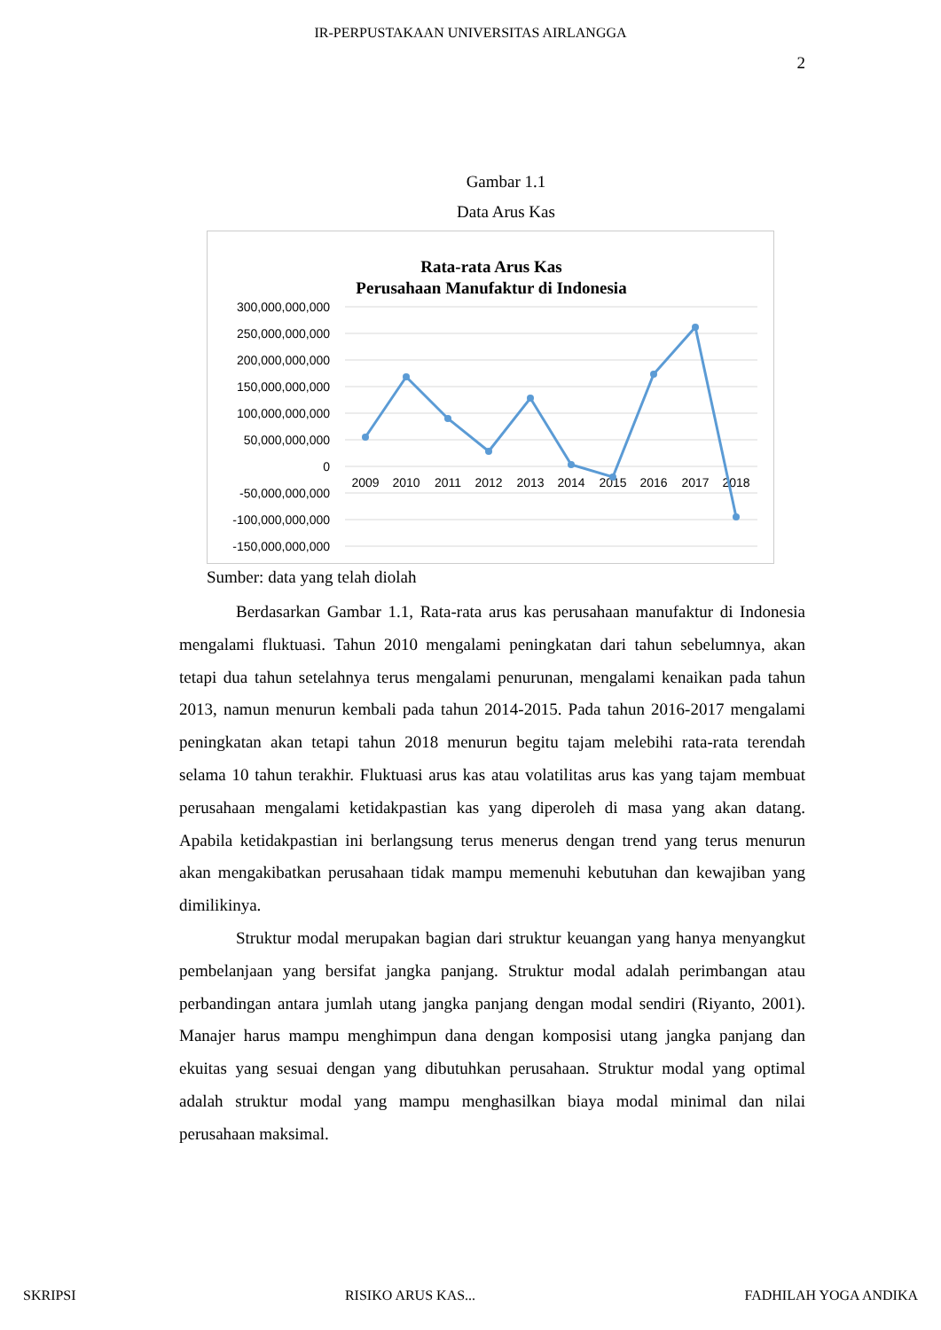IR-PERPUSTAKAAN UNIVERSITAS AIRLANGGA
2
Gambar 1.1
Data Arus Kas
Rata-rata Arus Kas
Perusahaan Manufaktur di Indonesia
300,000,000,000
250,000,000,000
200,000,000,000
150,000,000,000
100,000,000,000
50,000,000,000
0
-50,000,000,000
-100,000,000,000
-150,000,000,000
2009
2010
2011
2012
2013
2014
2015
2016
2017
2018
Sumber: data yang telah diolah
Berdasarkan Gambar 1.1, Rata-rata arus kas perusahaan manufaktur di Indonesia mengalami fluktuasi. Tahun 2010 mengalami peningkatan dari tahun sebelumnya, akan tetapi dua tahun setelahnya terus mengalami penurunan, mengalami kenaikan pada tahun 2013, namun menurun kembali pada tahun 2014-2015. Pada tahun 2016-2017 mengalami peningkatan akan tetapi tahun 2018 menurun begitu tajam melebihi rata-rata terendah selama 10 tahun terakhir. Fluktuasi arus kas atau volatilitas arus kas yang tajam membuat perusahaan mengalami ketidakpastian kas yang diperoleh di masa yang akan datang. Apabila ketidakpastian ini berlangsung terus menerus dengan trend yang terus menurun akan mengakibatkan perusahaan tidak mampu memenuhi kebutuhan dan kewajiban yang dimilikinya.
Struktur modal merupakan bagian dari struktur keuangan yang hanya menyangkut pembelanjaan yang bersifat jangka panjang. Struktur modal adalah perimbangan atau perbandingan antara jumlah utang jangka panjang dengan modal sendiri (Riyanto, 2001). Manajer harus mampu menghimpun dana dengan komposisi utang jangka panjang dan ekuitas yang sesuai dengan yang dibutuhkan perusahaan. Struktur modal yang optimal adalah struktur modal yang mampu menghasilkan biaya modal minimal dan nilai perusahaan maksimal.
SKRIPSI RISIKO ARUS KAS... FADHILAH YOGA ANDIKA